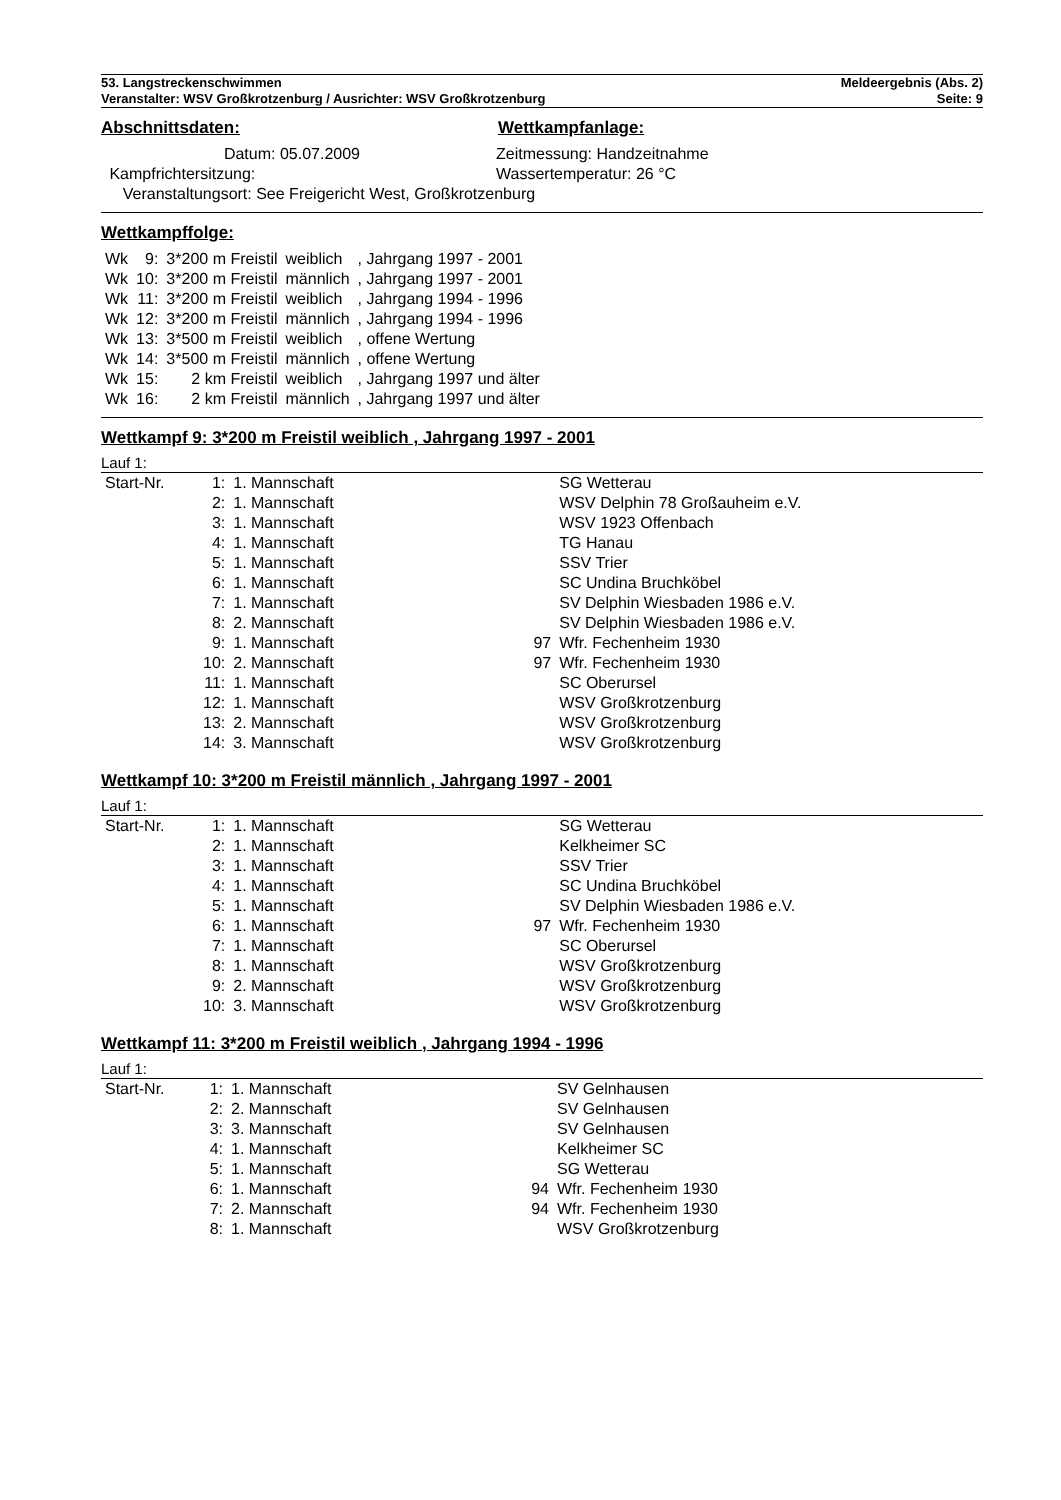53. Langstreckenschwimmen
Veranstalter: WSV Großkrotzenburg / Ausrichter: WSV Großkrotzenburg
Meldeergebnis (Abs. 2)
Seite: 9
Abschnittsdaten: Wettkampfanlage:
| Datum: 05.07.2009 | | Zeitmessung: Handzeitnahme |
| Kampfrichtersitzung: | | Wassertemperatur: 26 °C |
| Veranstaltungsort: See Freigericht West, Großkrotzenburg | | |
Wettkampffolge:
| Wk | 9: | 3*200 m Freistil | weiblich | , Jahrgang 1997 - 2001 |
| Wk | 10: | 3*200 m Freistil | männlich | , Jahrgang 1997 - 2001 |
| Wk | 11: | 3*200 m Freistil | weiblich | , Jahrgang 1994 - 1996 |
| Wk | 12: | 3*200 m Freistil | männlich | , Jahrgang 1994 - 1996 |
| Wk | 13: | 3*500 m Freistil | weiblich | , offene Wertung |
| Wk | 14: | 3*500 m Freistil | männlich | , offene Wertung |
| Wk | 15: | 2 km Freistil | weiblich | , Jahrgang 1997 und älter |
| Wk | 16: | 2 km Freistil | männlich | , Jahrgang 1997 und älter |
Wettkampf 9: 3*200 m Freistil weiblich , Jahrgang 1997 - 2001
Lauf 1:
| Start-Nr. | 1: | 1. Mannschaft | | SG Wetterau |
| | 2: | 1. Mannschaft | | WSV Delphin 78 Großauheim e.V. |
| | 3: | 1. Mannschaft | | WSV 1923 Offenbach |
| | 4: | 1. Mannschaft | | TG Hanau |
| | 5: | 1. Mannschaft | | SSV Trier |
| | 6: | 1. Mannschaft | | SC Undina Bruchköbel |
| | 7: | 1. Mannschaft | | SV Delphin Wiesbaden 1986 e.V. |
| | 8: | 2. Mannschaft | | SV Delphin Wiesbaden 1986 e.V. |
| | 9: | 1. Mannschaft | 97 | Wfr. Fechenheim 1930 |
| | 10: | 2. Mannschaft | 97 | Wfr. Fechenheim 1930 |
| | 11: | 1. Mannschaft | | SC Oberursel |
| | 12: | 1. Mannschaft | | WSV Großkrotzenburg |
| | 13: | 2. Mannschaft | | WSV Großkrotzenburg |
| | 14: | 3. Mannschaft | | WSV Großkrotzenburg |
Wettkampf 10: 3*200 m Freistil männlich , Jahrgang 1997 - 2001
Lauf 1:
| Start-Nr. | 1: | 1. Mannschaft | | SG Wetterau |
| | 2: | 1. Mannschaft | | Kelkheimer SC |
| | 3: | 1. Mannschaft | | SSV Trier |
| | 4: | 1. Mannschaft | | SC Undina Bruchköbel |
| | 5: | 1. Mannschaft | | SV Delphin Wiesbaden 1986 e.V. |
| | 6: | 1. Mannschaft | 97 | Wfr. Fechenheim 1930 |
| | 7: | 1. Mannschaft | | SC Oberursel |
| | 8: | 1. Mannschaft | | WSV Großkrotzenburg |
| | 9: | 2. Mannschaft | | WSV Großkrotzenburg |
| | 10: | 3. Mannschaft | | WSV Großkrotzenburg |
Wettkampf 11: 3*200 m Freistil weiblich , Jahrgang 1994 - 1996
Lauf 1:
| Start-Nr. | 1: | 1. Mannschaft | | SV Gelnhausen |
| | 2: | 2. Mannschaft | | SV Gelnhausen |
| | 3: | 3. Mannschaft | | SV Gelnhausen |
| | 4: | 1. Mannschaft | | Kelkheimer SC |
| | 5: | 1. Mannschaft | | SG Wetterau |
| | 6: | 1. Mannschaft | 94 | Wfr. Fechenheim 1930 |
| | 7: | 2. Mannschaft | 94 | Wfr. Fechenheim 1930 |
| | 8: | 1. Mannschaft | | WSV Großkrotzenburg |